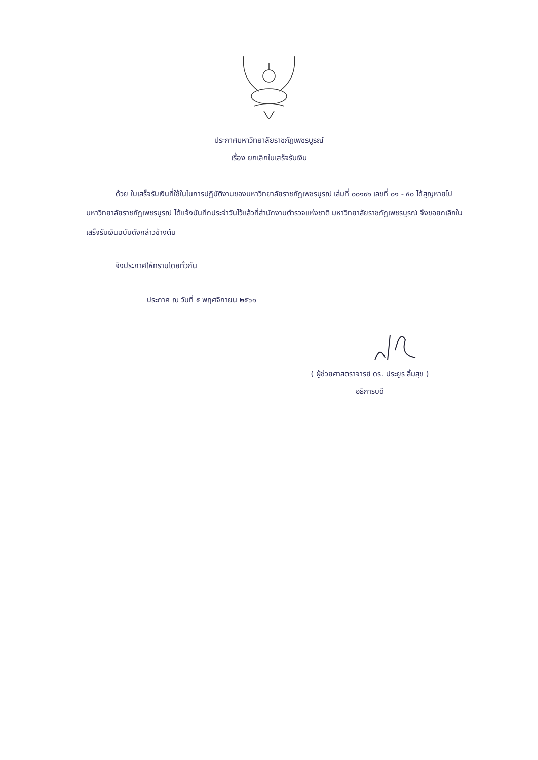ประกาศมหาวิทยาลัยราชภัฏเพชรบูรณ์
เรื่อง ยกเลิกใบเสร็จรับเงิน
ด้วย ใบเสร็จรับเงินที่ใช้ในในการปฏิบัติงานของมหาวิทยาลัยราชภัฏเพชรบูรณ์ เล่มที่ ๐๐๑๙๑ เลขที่ ๐๑ - ๕๐ ได้สูญหายไป มหาวิทยาลัยราชภัฏเพชรบูรณ์ ได้แจ้งบันทึกประจำวันไว้แล้วที่สำนักงานตำรวจแห่งชาติ มหาวิทยาลัยราชภัฏเพชรบูรณ์ จึงขอยกเลิกใบเสร็จรับเงินฉบับดังกล่าวข้างต้น
จึงประกาศให้ทราบโดยทั่วกัน
ประกาศ ณ วันที่ ๕ พฤศจิกายน ๒๕๖๑
( ผู้ช่วยศาสตราจารย์ ดร. ประยูร ลิ้มสุข )
อธิการบดี